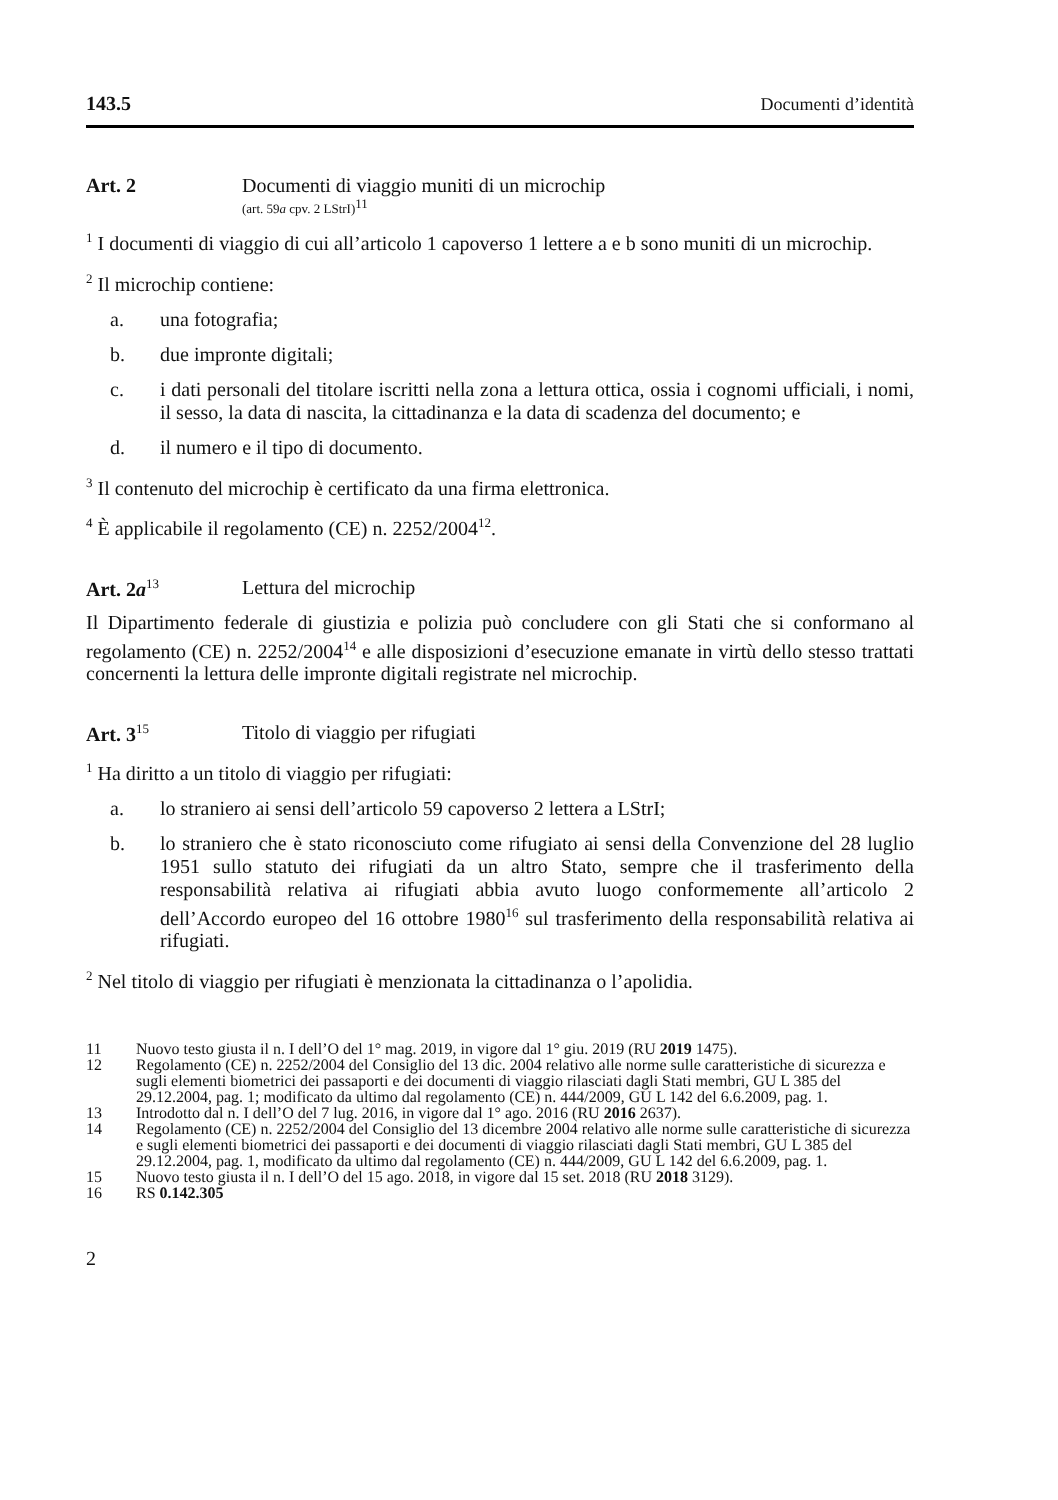143.5 Documenti d’identità
Art. 2 Documenti di viaggio muniti di un microchip
(art. 59a cpv. 2 LStrI)<sup>11</sup>
<sup>1</sup> I documenti di viaggio di cui all’articolo 1 capoverso 1 lettere a e b sono muniti di un microchip.
<sup>2</sup> Il microchip contiene:
a. una fotografia;
b. due impronte digitali;
c. i dati personali del titolare iscritti nella zona a lettura ottica, ossia i cognomi ufficiali, i nomi, il sesso, la data di nascita, la cittadinanza e la data di scadenza del documento; e
d. il numero e il tipo di documento.
<sup>3</sup> Il contenuto del microchip è certificato da una firma elettronica.
<sup>4</sup> È applicabile il regolamento (CE) n. 2252/2004<sup>12</sup>.
Art. 2a<sup>13</sup>
Lettura del microchip
Il Dipartimento federale di giustizia e polizia può concludere con gli Stati che si conformano al regolamento (CE) n. 2252/2004<sup>14</sup> e alle disposizioni d’esecuzione emanate in virtù dello stesso trattati concernenti la lettura delle impronte digitali registrate nel microchip.
Art. 3<sup>15</sup>
Titolo di viaggio per rifugiati
<sup>1</sup> Ha diritto a un titolo di viaggio per rifugiati:
a. lo straniero ai sensi dell’articolo 59 capoverso 2 lettera a LStrI;
b. lo straniero che è stato riconosciuto come rifugiato ai sensi della Convenzione del 28 luglio 1951 sullo statuto dei rifugiati da un altro Stato, sempre che il trasferimento della responsabilità relativa ai rifugiati abbia avuto luogo conformemente all’articolo 2 dell’Accordo europeo del 16 ottobre 1980<sup>16</sup> sul trasferimento della responsabilità relativa ai rifugiati.
<sup>2</sup> Nel titolo di viaggio per rifugiati è menzionata la cittadinanza o l’apolidia.
11 Nuovo testo giusta il n. I dell’O del 1° mag. 2019, in vigore dal 1° giu. 2019 (RU 2019 1475).
12 Regolamento (CE) n. 2252/2004 del Consiglio del 13 dic. 2004 relativo alle norme sulle caratteristiche di sicurezza e sugli elementi biometrici dei passaporti e dei documenti di viaggio rilasciati dagli Stati membri, GU L 385 del 29.12.2004, pag. 1; modificato da ultimo dal regolamento (CE) n. 444/2009, GU L 142 del 6.6.2009, pag. 1.
13 Introdotto dal n. I dell’O del 7 lug. 2016, in vigore dal 1° ago. 2016 (RU 2016 2637).
14 Regolamento (CE) n. 2252/2004 del Consiglio del 13 dicembre 2004 relativo alle norme sulle caratteristiche di sicurezza e sugli elementi biometrici dei passaporti e dei documenti di viaggio rilasciati dagli Stati membri, GU L 385 del 29.12.2004, pag. 1, modificato da ultimo dal regolamento (CE) n. 444/2009, GU L 142 del 6.6.2009, pag. 1.
15 Nuovo testo giusta il n. I dell’O del 15 ago. 2018, in vigore dal 15 set. 2018 (RU 2018 3129).
16 RS 0.142.305
2